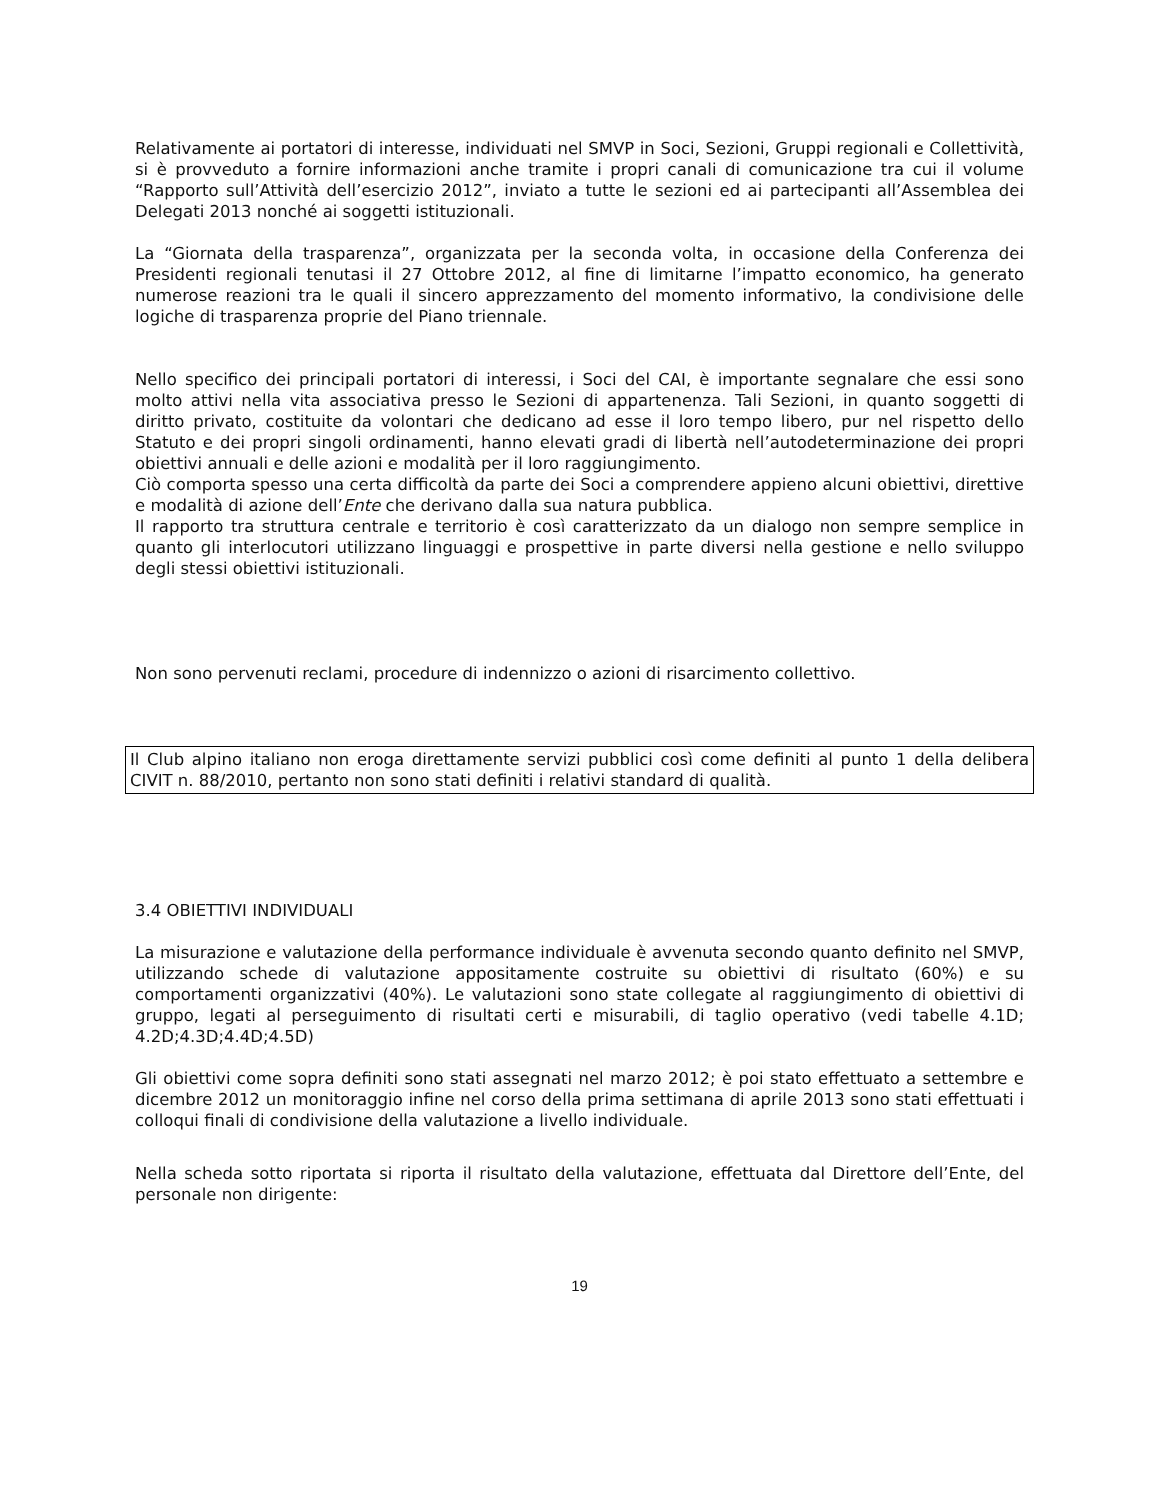Relativamente ai portatori di interesse, individuati nel SMVP in Soci, Sezioni, Gruppi regionali e Collettività, si è provveduto a fornire informazioni anche tramite i propri canali di comunicazione tra cui il volume “Rapporto sull’Attività dell’esercizio 2012”, inviato a tutte le sezioni ed ai partecipanti all’Assemblea dei Delegati 2013 nonché ai soggetti istituzionali.
La “Giornata della trasparenza”, organizzata per la seconda volta, in occasione della Conferenza dei Presidenti regionali tenutasi il 27 Ottobre 2012, al fine di limitarne l’impatto economico, ha generato numerose reazioni tra le quali il sincero apprezzamento del momento informativo, la condivisione delle logiche di trasparenza proprie del Piano triennale.
Nello specifico dei principali portatori di interessi, i Soci del CAI, è importante segnalare che essi sono molto attivi nella vita associativa presso le Sezioni di appartenenza. Tali Sezioni, in quanto soggetti di diritto privato, costituite da volontari che dedicano ad esse il loro tempo libero, pur nel rispetto dello Statuto e dei propri singoli ordinamenti, hanno elevati gradi di libertà nell’autodeterminazione dei propri obiettivi annuali e delle azioni e modalità per il loro raggiungimento.
Ciò comporta spesso una certa difficoltà da parte dei Soci a comprendere appieno alcuni obiettivi, direttive e modalità di azione dell’Ente che derivano dalla sua natura pubblica.
Il rapporto tra struttura centrale e territorio è così caratterizzato da un dialogo non sempre semplice in quanto gli interlocutori utilizzano linguaggi e prospettive in parte diversi nella gestione e nello sviluppo degli stessi obiettivi istituzionali.
Non sono pervenuti reclami, procedure di indennizzo o azioni di risarcimento collettivo.
Il Club alpino italiano non eroga direttamente servizi pubblici così come definiti al punto 1 della delibera CIVIT n. 88/2010, pertanto non sono stati definiti i relativi standard di qualità.
3.4 OBIETTIVI INDIVIDUALI
La misurazione e valutazione della performance individuale è avvenuta secondo quanto definito nel SMVP, utilizzando schede di valutazione appositamente costruite su obiettivi di risultato (60%) e su comportamenti organizzativi (40%). Le valutazioni sono state collegate al raggiungimento di obiettivi di gruppo, legati al perseguimento di risultati certi e misurabili, di taglio operativo (vedi tabelle 4.1D; 4.2D;4.3D;4.4D;4.5D)
Gli obiettivi come sopra definiti sono stati assegnati nel marzo 2012; è poi stato effettuato a settembre e dicembre 2012 un monitoraggio infine nel corso della prima settimana di aprile 2013 sono stati effettuati i colloqui finali di condivisione della valutazione a livello individuale.
Nella scheda sotto riportata si riporta il risultato della valutazione, effettuata dal Direttore dell’Ente, del personale non dirigente:
19